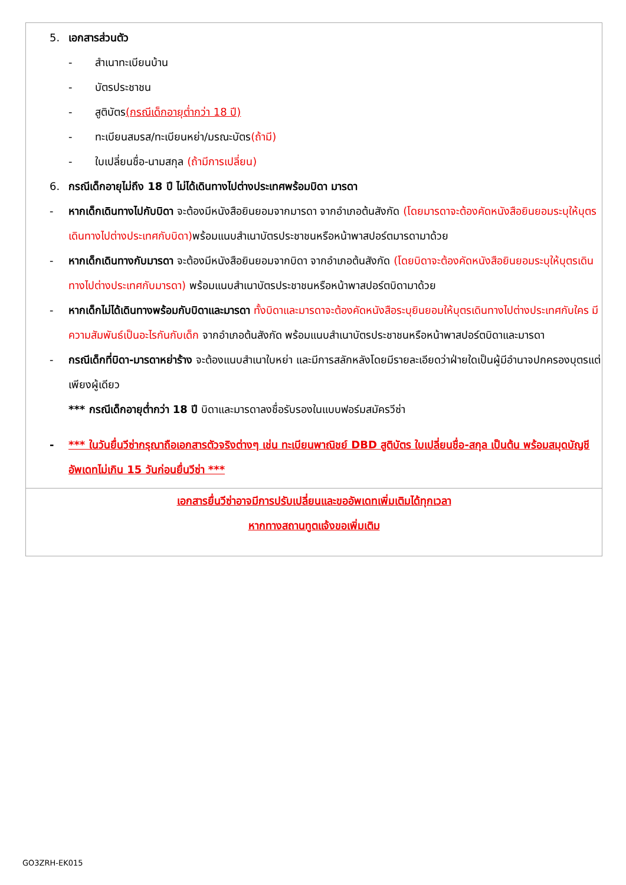5. เอกสารส่วนตัว
- สำเนาทะเบียนบ้าน
- บัตรประชาชน
- สูติบัตร(กรณีเด็กอายุต่ำกว่า 18 ปี)
- ทะเบียนสมรส/ทะเบียนหย่า/มรณะบัตร(ถ้ามี)
- ใบเปลี่ยนชื่อ-นามสกุล (ถ้ามีการเปลี่ยน)
6. กรณีเด็กอายุไม่ถึง 18 ปี ไม่ได้เดินทางไปต่างประเทศพร้อมบิดา มารดา
- หากเด็กเดินทางไปกับบิดา จะต้องมีหนังสือยินยอมจากมารดา จากอำเภอต้นสังกัด (โดยมารดาจะต้องคัดหนังสือยินยอมระบุให้บุตรเดินทางไปต่างประเทศกับบิดา) พร้อมแนบสำเนาบัตรประชาชนหรือหน้าพาสปอร์ตมารดามาด้วย
- หากเด็กเดินทางกับมารดา จะต้องมีหนังสือยินยอมจากบิดา จากอำเภอต้นสังกัด (โดยบิดาจะต้องคัดหนังสือยินยอมระบุให้บุตรเดินทางไปต่างประเทศกับมารดา) พร้อมแนบสำเนาบัตรประชาชนหรือหน้าพาสปอร์ตบิดามาด้วย
- หากเด็กไม่ได้เดินทางพร้อมกับบิดาและมารดา ทั้งบิดาและมารดาจะต้องคัดหนังสือระบุยินยอมให้บุตรเดินทางไปต่างประเทศกับใคร มีความสัมพันธ์เป็นอะไรกันกับเด็ก จากอำเภอต้นสังกัด พร้อมแนบสำเนาบัตรประชาชนหรือหน้าพาสปอร์ตบิดาและมารดา
- กรณีเด็กที่บิดา-มารดาหย่าร้าง จะต้องแนบสำเนาใบหย่า และมีการสลักหลังโดยมีรายละเอียดว่าฝ่ายใดเป็นผู้มีอำนาจปกครองบุตรแต่เพียงผู้เดียว
*** กรณีเด็กอายุต่ำกว่า 18 ปี บิดาและมารดาลงชื่อรับรองในแบบฟอร์มสมัครวีซ่า
- *** ในวันยื่นวีซ่ากรุณาถือเอกสารตัวจริงต่างๆ เช่น ทะเบียนพาณิชย์ DBD สูติบัตร ใบเปลี่ยนชื่อ-สกุล เป็นต้น พร้อมสมุดบัญชีอัพเดทไม่เกิน 15 วันก่อนยื่นวีซ่า ***
เอกสารยื่นวีซ่าอาจมีการปรับเปลี่ยนและขออัพเดทเพิ่มเติมได้ทุกเวลา
หากทางสถานทูตแจ้งขอเพิ่มเติม
GO3ZRH-EK015